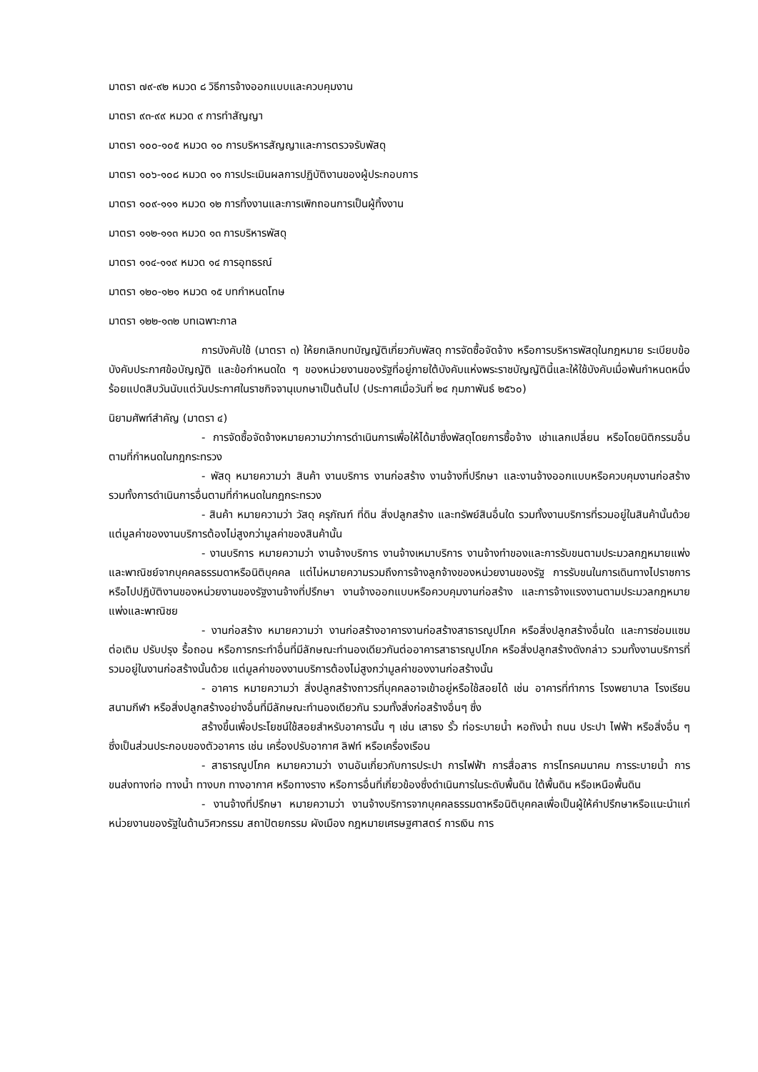มาตรา ๗๙-๙๒ หมวด ๘ วิธีการจ้างออกแบบและควบคุมงาน
มาตรา ๙๓-๙๙ หมวด ๙ การทำสัญญา
มาตรา ๑๐๐-๑๐๕ หมวด ๑๐ การบริหารสัญญาและการตรวจรับพัสดุ
มาตรา ๑๐๖-๑๐๘ หมวด ๑๑ การประเมินผลการปฏิบัติงานของผู้ประกอบการ
มาตรา ๑๐๙-๑๑๑ หมวด ๑๒ การทิ้งงานและการเพิกถอนการเป็นผู้ทิ้งงาน
มาตรา ๑๑๒-๑๑๓ หมวด ๑๓ การบริหารพัสดุ
มาตรา ๑๑๔-๑๑๙ หมวด ๑๔ การอุทธรณ์
มาตรา ๑๒๐-๑๒๑ หมวด ๑๕ บทกำหนดโทษ
มาตรา ๑๒๒-๑๓๒ บทเฉพาะกาล
การบังคับใช้ (มาตรา ๓) ให้ยกเลิกบทบัญญัติเกี่ยวกับพัสดุ การจัดซื้อจัดจ้าง หรือการบริหารพัสดุในกฎหมาย ระเบียบข้อบังคับประกาศข้อบัญญัติ และข้อกำหนดใด ๆ ของหน่วยงานของรัฐที่อยู่ภายใต้บังคับแห่งพระราชบัญญัตินี้และให้ใช้บังคับเมื่อพ้นกำหนดหนึ่งร้อยแปดสิบวันนับแต่วันประกาศในราชกิจจานุเบกษาเป็นต้นไป (ประกาศเมื่อวันที่ ๒๔ กุมภาพันธ์ ๒๕๖๐)
นิยามศัพท์สำคัญ (มาตรา ๔)
- การจัดซื้อจัดจ้างหมายความว่าการดำเนินการเพื่อให้ได้มาซึ่งพัสดุโดยการซื้อจ้าง เช่าแลกเปลี่ยน หรือโดยนิติกรรมอื่นตามที่กำหนดในกฎกระทรวง
- พัสดุ หมายความว่า สินค้า งานบริการ งานก่อสร้าง งานจ้างที่ปรึกษา และงานจ้างออกแบบหรือควบคุมงานก่อสร้าง รวมทั้งการดำเนินการอื่นตามที่กำหนดในกฎกระทรวง
- สินค้า หมายความว่า วัสดุ ครุภัณฑ์ ที่ดิน สิ่งปลูกสร้าง และทรัพย์สินอื่นใด รวมทั้งงานบริการที่รวมอยู่ในสินค้านั้นด้วย แต่มูลค่าของงานบริการต้องไม่สูงกว่ามูลค่าของสินค้านั้น
- งานบริการ หมายความว่า งานจ้างบริการ งานจ้างเหมาบริการ งานจ้างทำของและการรับขนตามประมวลกฎหมายแพ่งและพาณิชย์จากบุคคลธรรมดาหรือนิติบุคคล แต่ไม่หมายความรวมถึงการจ้างลูกจ้างของหน่วยงานของรัฐ การรับขนในการเดินทางไปราชการหรือไปปฏิบัติงานของหน่วยงานของรัฐงานจ้างที่ปรึกษา งานจ้างออกแบบหรือควบคุมงานก่อสร้าง และการจ้างแรงงานตามประมวลกฎหมายแพ่งและพาณิชย
- งานก่อสร้าง หมายความว่า งานก่อสร้างอาคารงานก่อสร้างสาธารณูปโภค หรือสิ่งปลูกสร้างอื่นใด และการซ่อมแซม ต่อเติม ปรับปรุง รื้อถอน หรือการกระทำอื่นที่มีลักษณะทำนองเดียวกันต่ออาคารสาธารณูปโภค หรือสิ่งปลูกสร้างดังกล่าว รวมทั้งงานบริการที่รวมอยู่ในงานก่อสร้างนั้นด้วย แต่มูลค่าของงานบริการต้องไม่สูงกว่ามูลค่าของงานก่อสร้างนั้น
- อาคาร หมายความว่า สิ่งปลูกสร้างถาวรที่บุคคลอาจเข้าอยู่หรือใช้สอยได้ เช่น อาคารที่ทำการ โรงพยาบาล โรงเรียน สนามกีฬา หรือสิ่งปลูกสร้างอย่างอื่นที่มีลักษณะทำนองเดียวกัน รวมทั้งสิ่งก่อสร้างอื่นๆ ซึ่ง
สร้างขึ้นเพื่อประโยชน์ใช้สอยสำหรับอาคารนั้น ๆ เช่น เสาธง รั้ว ท่อระบายน้ำ หอถังน้ำ ถนน ประปา ไฟฟ้า หรือสิ่งอื่น ๆ ซึ่งเป็นส่วนประกอบของตัวอาคาร เช่น เครื่องปรับอากาศ ลิฟท์ หรือเครื่องเรือน
- สาธารณูปโภค หมายความว่า งานอันเกี่ยวกับการประปา การไฟฟ้า การสื่อสาร การโทรคมนาคม การระบายน้ำ การขนส่งทางท่อ ทางน้ำ ทางบก ทางอากาศ หรือทางราง หรือการอื่นที่เกี่ยวข้องซึ่งดำเนินการในระดับพื้นดิน ใต้พื้นดิน หรือเหนือพื้นดิน
- งานจ้างที่ปรึกษา หมายความว่า งานจ้างบริการจากบุคคลธรรมดาหรือนิติบุคคลเพื่อเป็นผู้ให้คำปรึกษาหรือแนะนำแก่หน่วยงานของรัฐในด้านวิศวกรรม สถาปัตยกรรม ผังเมือง กฎหมายเศรษฐศาสตร์ การเงิน การ